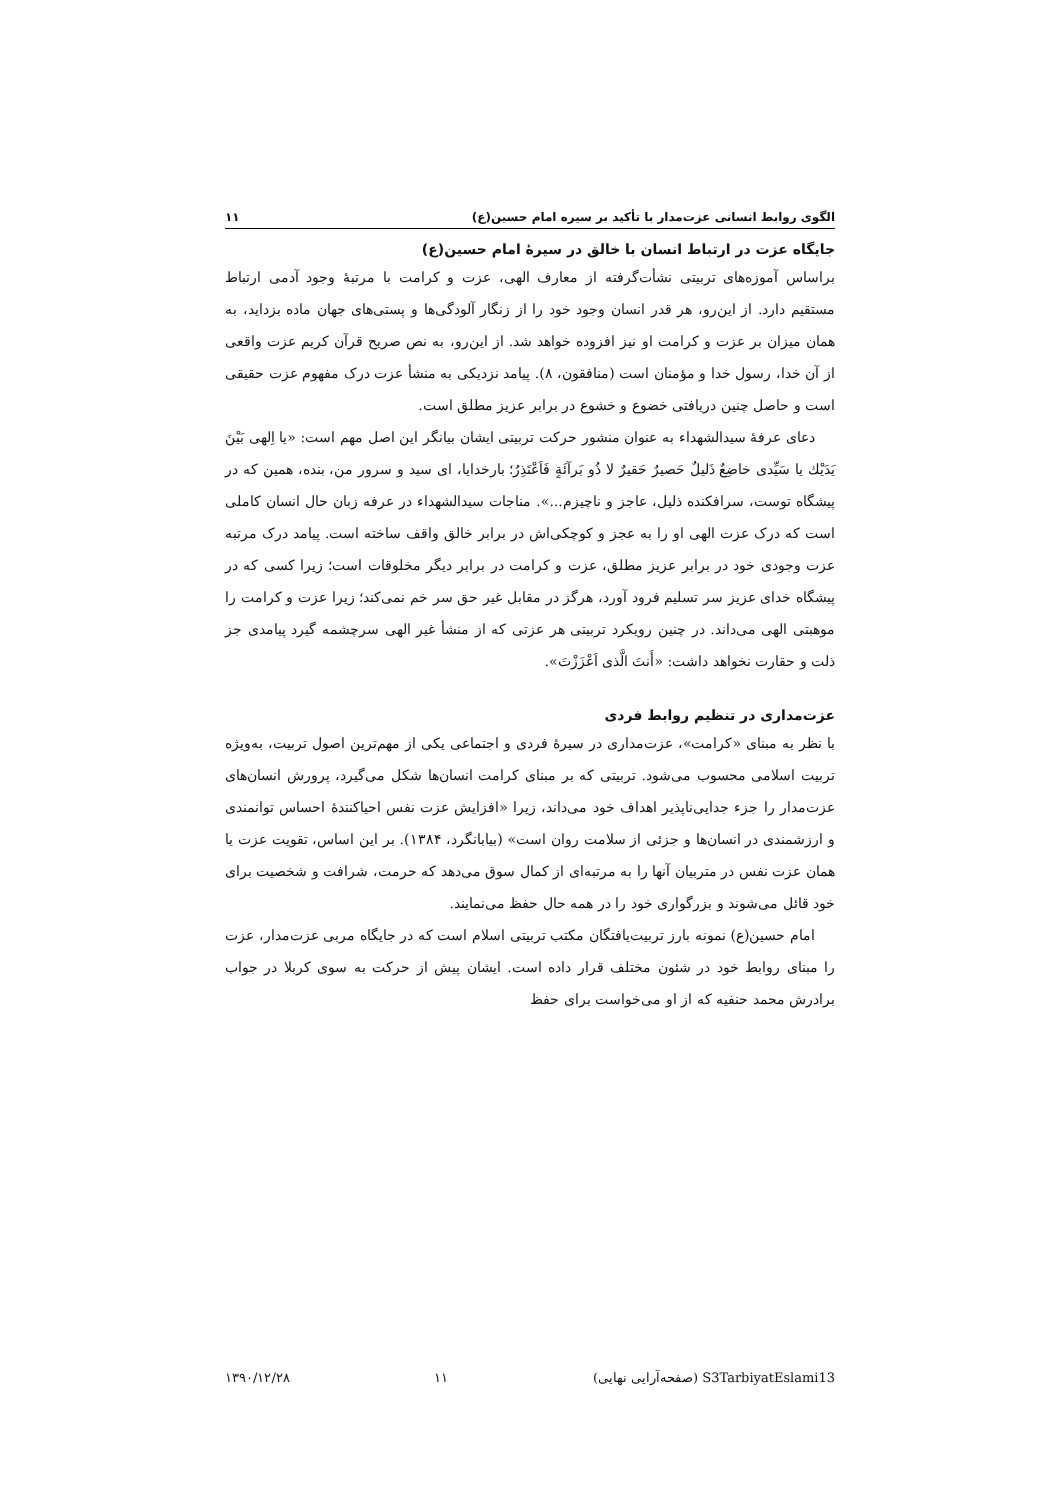الگوی روابط انسانی عزت‌مدار با تأکید بر سیره امام حسین(ع) ۱۱
جایگاه عزت در ارتباط انسان با خالق در سیرۀ امام حسین(ع)
براساس آموزه‌های تربیتی نشأت‌گرفته از معارف الهی، عزت و کرامت با مرتبۀ وجود آدمی ارتباط مستقیم دارد. از این‌رو، هر قدر انسان وجود خود را از زنگار آلودگی‌ها و پستی‌های جهان ماده بزداید، به همان میزان بر عزت و کرامت او نیز افزوده خواهد شد. از این‌رو، به نص صریح قرآن کریم عزت واقعی از آن خدا، رسول خدا و مؤمنان است (منافقون، ۸). پیامد نزدیکی به منشأ عزت درک مفهوم عزت حقیقی است و حاصل چنین دریافتی خضوع و خشوع در برابر عزیز مطلق است.
دعای عرفۀ سیدالشهداء به عنوان منشور حرکت تربیتی ایشان بیانگر این اصل مهم است: «یا اِلهی بَیْنَ یَدَیْك یا سَیِّدی خاضِعٌ ذَلیلٌ حَصیرٌ حَقیرٌ لا ذُو بَرآئَةٍ فَاَعْتَذِرُ؛ بارخدایا، ای سید و سرور من، بنده، همین که در پیشگاه توست، سرافکنده ذلیل، عاجز و ناچیزم...». مناجات سیدالشهداء در عرفه زبان حال انسان کاملی است که درک عزت الهی او را به عجز و کوچکی‌اش در برابر خالق واقف ساخته است. پیامد درک مرتبه عزت وجودی خود در برابر عزیز مطلق، عزت و کرامت در برابر دیگر مخلوقات است؛ زیرا کسی که در پیشگاه خدای عزیز سر تسلیم فرود آورد، هرگز در مقابل غیر حق سر خم نمی‌کند؛ زیرا عزت و کرامت را موهبتی الهی می‌داند. در چنین رویکرد تربیتی هر عزتی که از منشأ غیر الهی سرچشمه گیرد پیامدی جز ذلت و حقارت نخواهد داشت: «أَنتَ الَّذی اَعْزَزْتَ».
عزت‌مداری در تنظیم روابط فردی
با نظر به مبنای «کرامت»، عزت‌مداری در سیرۀ فردی و اجتماعی یکی از مهم‌ترین اصول تربیت، به‌ویژه تربیت اسلامی محسوب می‌شود. تربیتی که بر مبنای کرامت انسان‌ها شکل می‌گیرد، پرورش انسان‌های عزت‌مدار را جزء جدایی‌ناپذیر اهداف خود می‌داند، زیرا «افزایش عزت نفس احیاکنندۀ احساس توانمندی و ارزشمندی در انسان‌ها و جزئی از سلامت روان است» (بیابانگرد، ۱۳۸۴). بر این اساس، تقویت عزت یا همان عزت نفس در متربیان آنها را به مرتبه‌ای از کمال سوق می‌دهد که حرمت، شرافت و شخصیت برای خود قائل می‌شوند و بزرگواری خود را در همه حال حفظ می‌نمایند.
امام حسین(ع) نمونه بارز تربیت‌یافتگان مکتب تربیتی اسلام است که در جایگاه مربی عزت‌مدار، عزت را مبنای روابط خود در شئون مختلف قرار داده است. ایشان پیش از حرکت به سوی کربلا در جواب برادرش محمد حنفیه که از او می‌خواست برای حفظ
S3TarbiyatEslami13 (صفحه‌آرایی نهایی) ۱۱ ۱۳۹۰/۱۲/۲۸